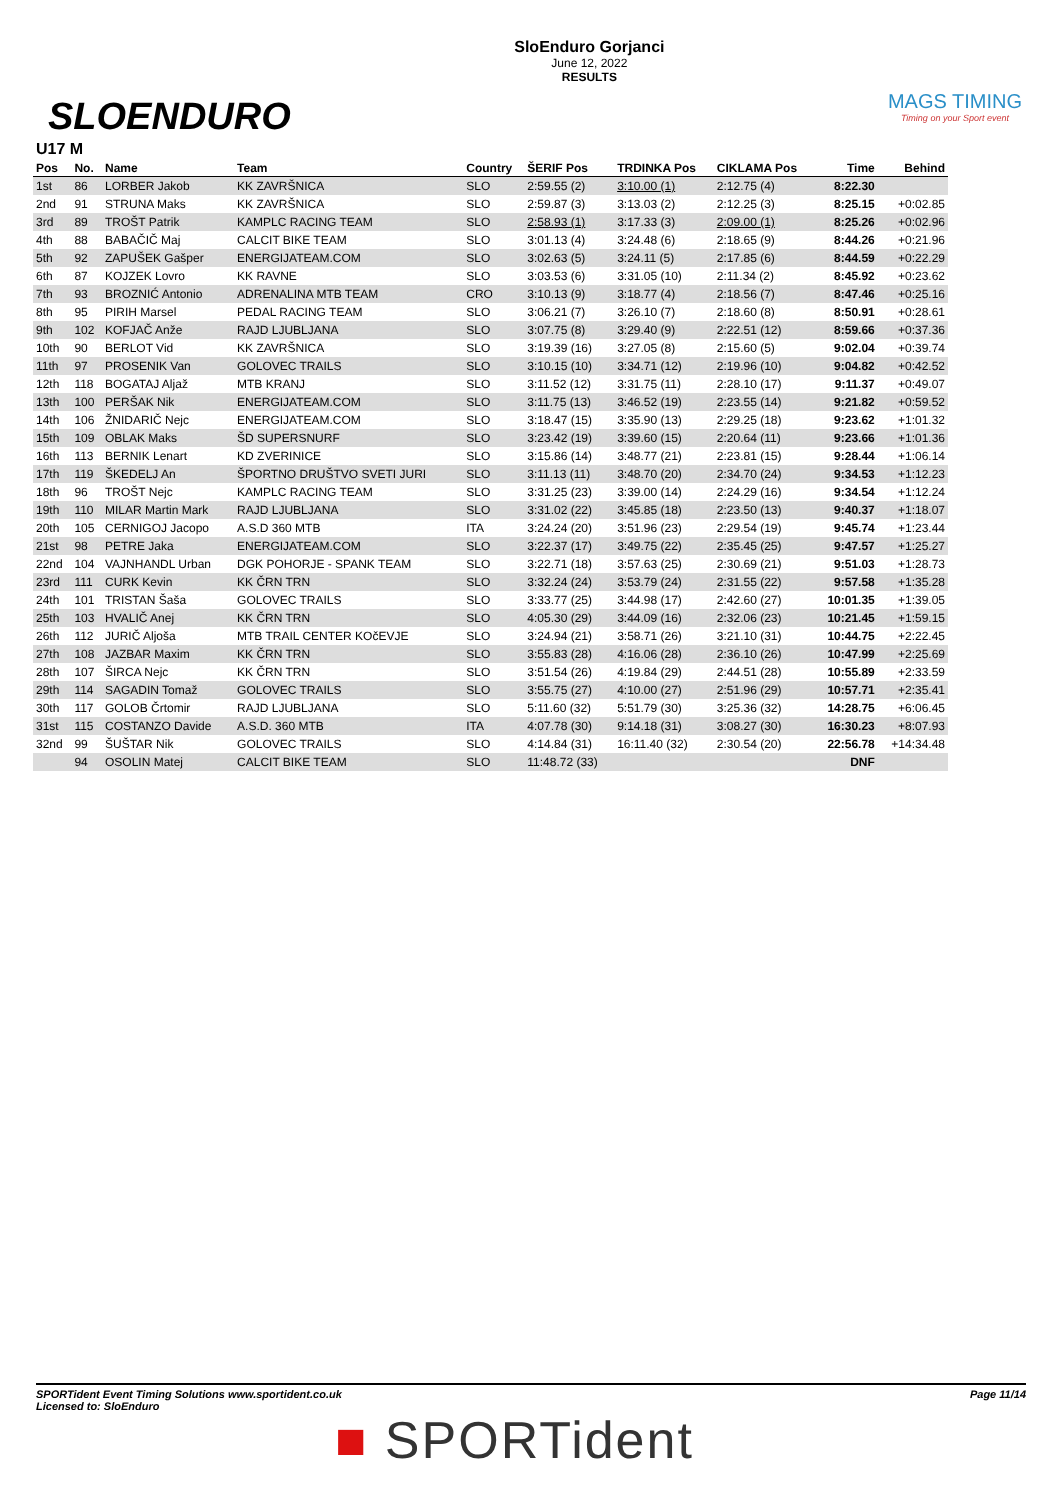SLOENDURO
SloEnduro Gorjanci
June 12, 2022
RESULTS
MAGS TIMING
Timing on your Sport event
U17 M
| Pos | No. | Name | Team | Country | ŠERIF Pos | TRDINKA Pos | CIKLAMA Pos | Time | Behind |
| --- | --- | --- | --- | --- | --- | --- | --- | --- | --- |
| 1st | 86 | LORBER Jakob | KK ZAVRŠNICA | SLO | 2:59.55 (2) | 3:10.00 (1) | 2:12.75 (4) | 8:22.30 | |
| 2nd | 91 | STRUNA Maks | KK ZAVRŠNICA | SLO | 2:59.87 (3) | 3:13.03 (2) | 2:12.25 (3) | 8:25.15 | +0:02.85 |
| 3rd | 89 | TROŠT Patrik | KAMPLC RACING TEAM | SLO | 2:58.93 (1) | 3:17.33 (3) | 2:09.00 (1) | 8:25.26 | +0:02.96 |
| 4th | 88 | BABAČIČ Maj | CALCIT BIKE TEAM | SLO | 3:01.13 (4) | 3:24.48 (6) | 2:18.65 (9) | 8:44.26 | +0:21.96 |
| 5th | 92 | ZAPUŠEK Gašper | ENERGIJATEAM.COM | SLO | 3:02.63 (5) | 3:24.11 (5) | 2:17.85 (6) | 8:44.59 | +0:22.29 |
| 6th | 87 | KOJZEK Lovro | KK RAVNE | SLO | 3:03.53 (6) | 3:31.05 (10) | 2:11.34 (2) | 8:45.92 | +0:23.62 |
| 7th | 93 | BROZNIĆ Antonio | ADRENALINA MTB TEAM | CRO | 3:10.13 (9) | 3:18.77 (4) | 2:18.56 (7) | 8:47.46 | +0:25.16 |
| 8th | 95 | PIRIH Marsel | PEDAL RACING TEAM | SLO | 3:06.21 (7) | 3:26.10 (7) | 2:18.60 (8) | 8:50.91 | +0:28.61 |
| 9th | 102 | KOFJAČ Anže | RAJD LJUBLJANA | SLO | 3:07.75 (8) | 3:29.40 (9) | 2:22.51 (12) | 8:59.66 | +0:37.36 |
| 10th | 90 | BERLOT Vid | KK ZAVRŠNICA | SLO | 3:19.39 (16) | 3:27.05 (8) | 2:15.60 (5) | 9:02.04 | +0:39.74 |
| 11th | 97 | PROSENIK Van | GOLOVEC TRAILS | SLO | 3:10.15 (10) | 3:34.71 (12) | 2:19.96 (10) | 9:04.82 | +0:42.52 |
| 12th | 118 | BOGATAJ Aljaž | MTB KRANJ | SLO | 3:11.52 (12) | 3:31.75 (11) | 2:28.10 (17) | 9:11.37 | +0:49.07 |
| 13th | 100 | PERŠAK Nik | ENERGIJATEAM.COM | SLO | 3:11.75 (13) | 3:46.52 (19) | 2:23.55 (14) | 9:21.82 | +0:59.52 |
| 14th | 106 | ŽNIDARIČ Nejc | ENERGIJATEAM.COM | SLO | 3:18.47 (15) | 3:35.90 (13) | 2:29.25 (18) | 9:23.62 | +1:01.32 |
| 15th | 109 | OBLAK Maks | ŠD SUPERSNURF | SLO | 3:23.42 (19) | 3:39.60 (15) | 2:20.64 (11) | 9:23.66 | +1:01.36 |
| 16th | 113 | BERNIK Lenart | KD ZVERINICE | SLO | 3:15.86 (14) | 3:48.77 (21) | 2:23.81 (15) | 9:28.44 | +1:06.14 |
| 17th | 119 | ŠKEDELJ An | ŠPORTNO DRUŠTVO SVETI JURI | SLO | 3:11.13 (11) | 3:48.70 (20) | 2:34.70 (24) | 9:34.53 | +1:12.23 |
| 18th | 96 | TROŠT Nejc | KAMPLC RACING TEAM | SLO | 3:31.25 (23) | 3:39.00 (14) | 2:24.29 (16) | 9:34.54 | +1:12.24 |
| 19th | 110 | MILAR Martin Mark | RAJD LJUBLJANA | SLO | 3:31.02 (22) | 3:45.85 (18) | 2:23.50 (13) | 9:40.37 | +1:18.07 |
| 20th | 105 | CERNIGOJ Jacopo | A.S.D 360 MTB | ITA | 3:24.24 (20) | 3:51.96 (23) | 2:29.54 (19) | 9:45.74 | +1:23.44 |
| 21st | 98 | PETRE Jaka | ENERGIJATEAM.COM | SLO | 3:22.37 (17) | 3:49.75 (22) | 2:35.45 (25) | 9:47.57 | +1:25.27 |
| 22nd | 104 | VAJNHANDL Urban | DGK POHORJE - SPANK TEAM | SLO | 3:22.71 (18) | 3:57.63 (25) | 2:30.69 (21) | 9:51.03 | +1:28.73 |
| 23rd | 111 | CURK Kevin | KK ČRN TRN | SLO | 3:32.24 (24) | 3:53.79 (24) | 2:31.55 (22) | 9:57.58 | +1:35.28 |
| 24th | 101 | TRISTAN Šaša | GOLOVEC TRAILS | SLO | 3:33.77 (25) | 3:44.98 (17) | 2:42.60 (27) | 10:01.35 | +1:39.05 |
| 25th | 103 | HVALIČ Anej | KK ČRN TRN | SLO | 4:05.30 (29) | 3:44.09 (16) | 2:32.06 (23) | 10:21.45 | +1:59.15 |
| 26th | 112 | JURIČ Aljoša | MTB TRAIL CENTER KOčEVJE | SLO | 3:24.94 (21) | 3:58.71 (26) | 3:21.10 (31) | 10:44.75 | +2:22.45 |
| 27th | 108 | JAZBAR Maxim | KK ČRN TRN | SLO | 3:55.83 (28) | 4:16.06 (28) | 2:36.10 (26) | 10:47.99 | +2:25.69 |
| 28th | 107 | ŠIRCA Nejc | KK ČRN TRN | SLO | 3:51.54 (26) | 4:19.84 (29) | 2:44.51 (28) | 10:55.89 | +2:33.59 |
| 29th | 114 | SAGADIN Tomaž | GOLOVEC TRAILS | SLO | 3:55.75 (27) | 4:10.00 (27) | 2:51.96 (29) | 10:57.71 | +2:35.41 |
| 30th | 117 | GOLOB Črtomir | RAJD LJUBLJANA | SLO | 5:11.60 (32) | 5:51.79 (30) | 3:25.36 (32) | 14:28.75 | +6:06.45 |
| 31st | 115 | COSTANZO Davide | A.S.D. 360 MTB | ITA | 4:07.78 (30) | 9:14.18 (31) | 3:08.27 (30) | 16:30.23 | +8:07.93 |
| 32nd | 99 | ŠUŠTAR Nik | GOLOVEC TRAILS | SLO | 4:14.84 (31) | 16:11.40 (32) | 2:30.54 (20) | 22:56.78 | +14:34.48 |
| | 94 | OSOLIN Matej | CALCIT BIKE TEAM | SLO | 11:48.72 (33) | | | DNF | |
SPORTident Event Timing Solutions www.sportident.co.uk
Licensed to: SloEnduro
Page 11/14
■ SPORTident